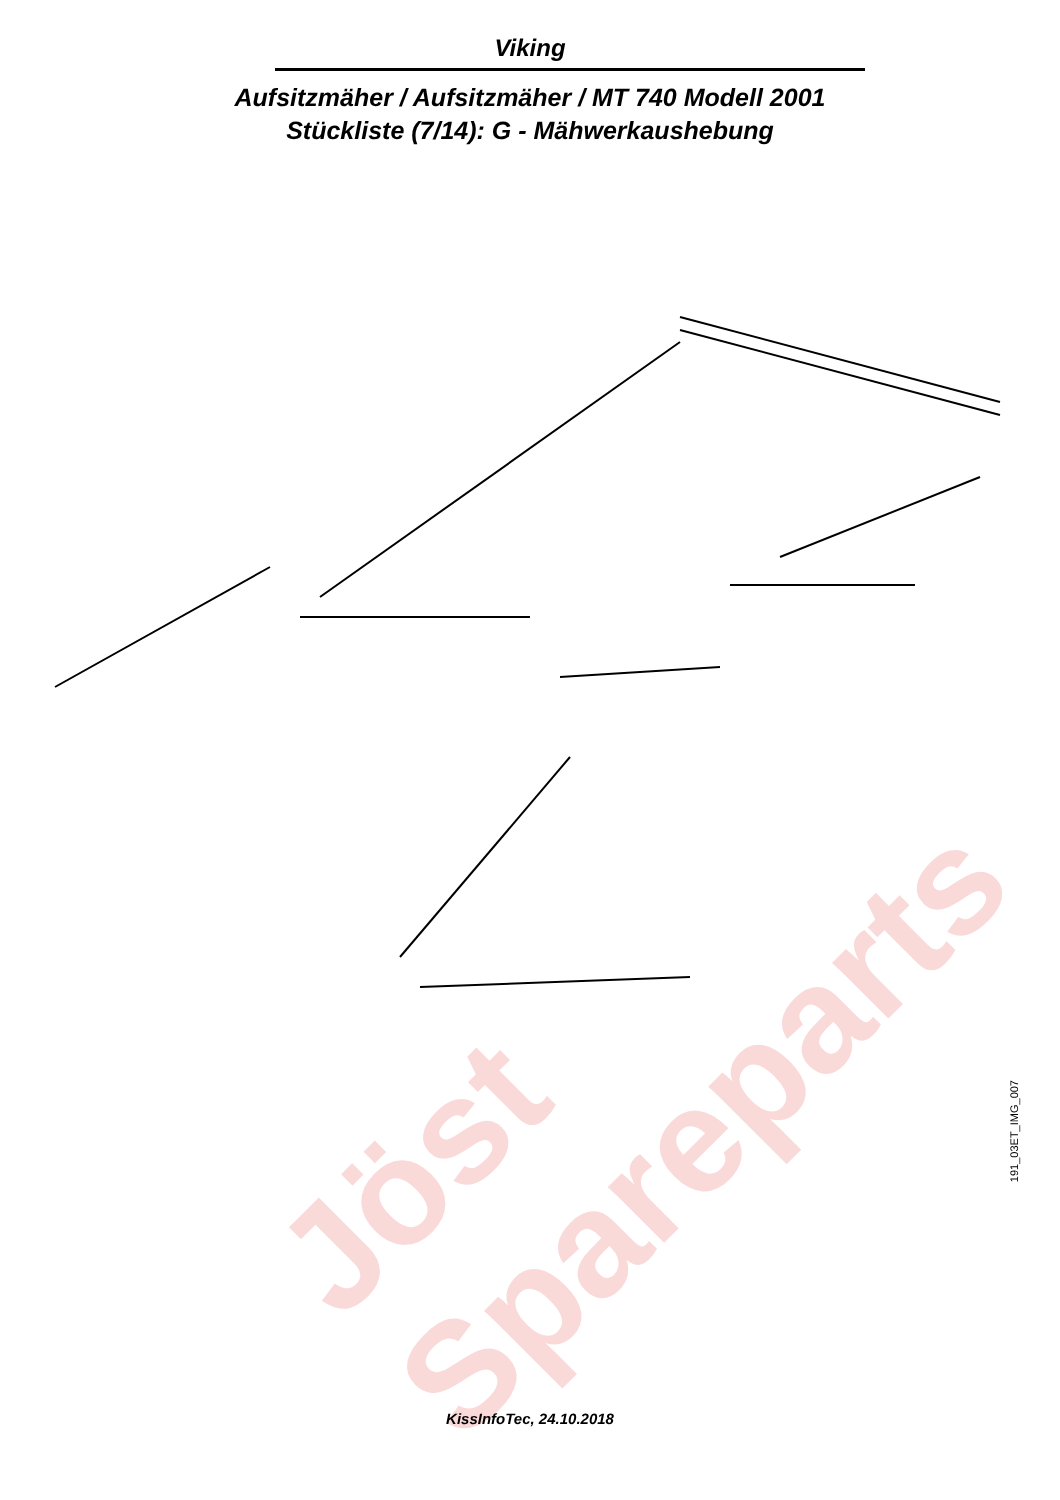Viking
Aufsitzmäher / Aufsitzmäher / MT 740 Modell 2001
Stückliste (7/14): G - Mähwerkaushebung
Jöst
Spareparts
191_03ET_IMG_007
KissInfoTec, 24.10.2018